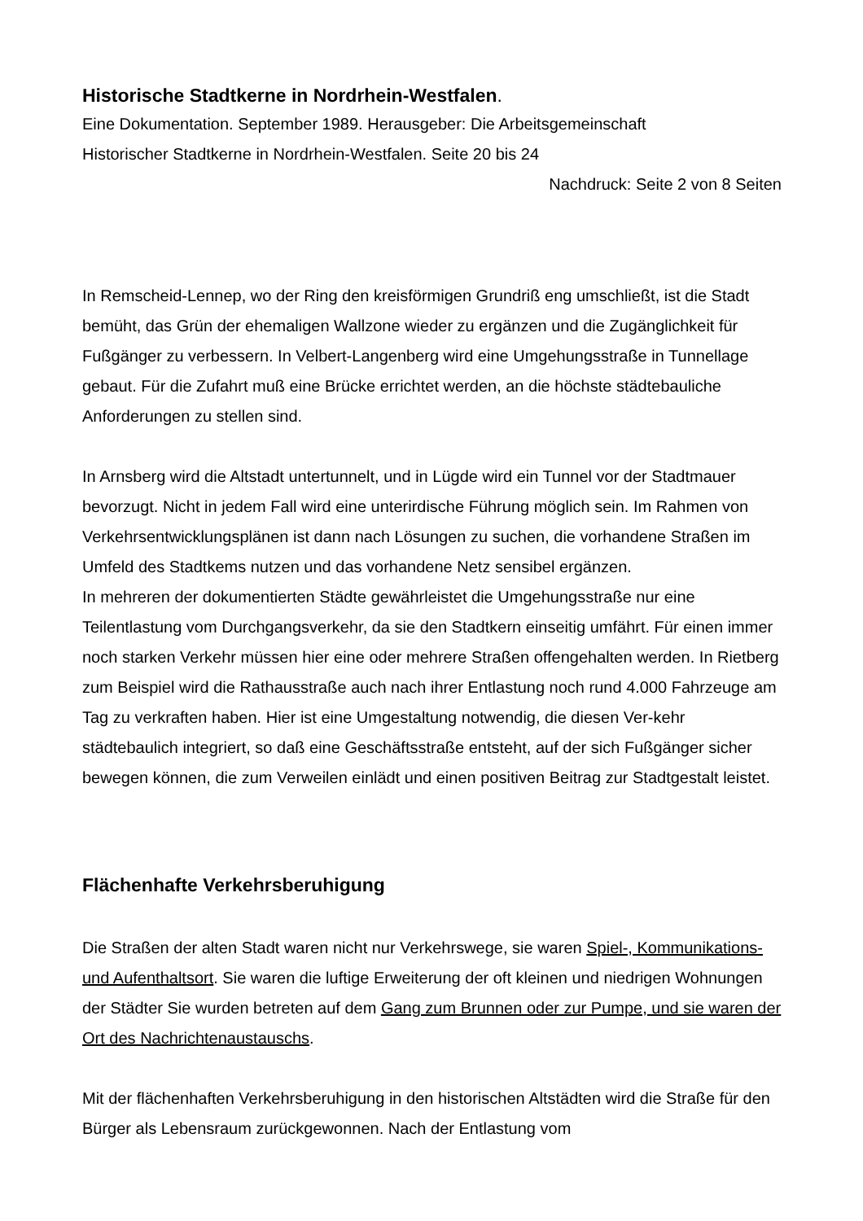Historische Stadtkerne in Nordrhein-Westfalen.
Eine Dokumentation. September 1989. Herausgeber: Die Arbeitsgemeinschaft
Historischer Stadtkerne in Nordrhein-Westfalen. Seite 20 bis 24
Nachdruck: Seite 2 von 8 Seiten
In Remscheid-Lennep, wo der Ring den kreisförmigen Grundriß eng umschließt, ist die Stadt bemüht, das Grün der ehemaligen Wallzone wieder zu ergänzen und die Zugänglichkeit für Fußgänger zu verbessern. In Velbert-Langenberg wird eine Umgehungsstraße in Tunnellage gebaut. Für die Zufahrt muß eine Brücke errichtet werden, an die höchste städtebauliche Anforderungen zu stellen sind.
In Arnsberg wird die Altstadt untertunnelt, und in Lügde wird ein Tunnel vor der Stadtmauer bevorzugt. Nicht in jedem Fall wird eine unterirdische Führung möglich sein. Im Rahmen von Verkehrsentwicklungsplänen ist dann nach Lösungen zu suchen, die vorhandene Straßen im Umfeld des Stadtkems nutzen und das vorhandene Netz sensibel ergänzen.
In mehreren der dokumentierten Städte gewährleistet die Umgehungsstraße nur eine Teilentlastung vom Durchgangsverkehr, da sie den Stadtkern einseitig umfährt. Für einen immer noch starken Verkehr müssen hier eine oder mehrere Straßen offengehalten werden. In Rietberg zum Beispiel wird die Rathausstraße auch nach ihrer Entlastung noch rund 4.000 Fahrzeuge am Tag zu verkraften haben. Hier ist eine Umgestaltung notwendig, die diesen Ver-kehr städtebaulich integriert, so daß eine Geschäftsstraße entsteht, auf der sich Fußgänger sicher bewegen können, die zum Verweilen einlädt und einen positiven Beitrag zur Stadtgestalt leistet.
Flächenhafte Verkehrsberuhigung
Die Straßen der alten Stadt waren nicht nur Verkehrswege, sie waren Spiel-, Kommunikations- und Aufenthaltsort. Sie waren die luftige Erweiterung der oft kleinen und niedrigen Wohnungen der Städter Sie wurden betreten auf dem Gang zum Brunnen oder zur Pumpe, und sie waren der Ort des Nachrichtenaustauschs.
Mit der flächenhaften Verkehrsberuhigung in den historischen Altstädten wird die Straße für den Bürger als Lebensraum zurückgewonnen. Nach der Entlastung vom